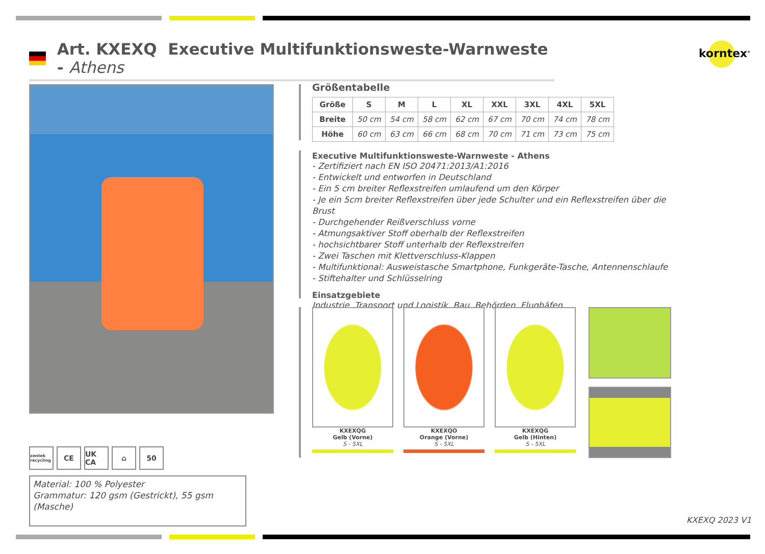Art. KXEXQ Executive Multifunktionsweste-Warnweste - Athens
korntex<sup>®</sup>
zentek recycling
CE UK CA ⌂ 50
Material: 100 % Polyester
Grammatur: 120 gsm (Gestrickt), 55 gsm (Masche)
Größentabelle
| Größe | S | M | L | XL | XXL | 3XL | 4XL | 5XL |
| --- | --- | --- | --- | --- | --- | --- | --- | --- |
| Breite | 50 cm | 54 cm | 58 cm | 62 cm | 67 cm | 70 cm | 74 cm | 78 cm |
| Höhe | 60 cm | 63 cm | 66 cm | 68 cm | 70 cm | 71 cm | 73 cm | 75 cm |
Executive Multifunktionsweste-Warnweste - Athens
- Zertifiziert nach EN ISO 20471:2013/A1:2016
- Entwickelt und entworfen in Deutschland
- Ein 5 cm breiter Reflexstreifen umlaufend um den Körper
- Je ein 5cm breiter Reflexstreifen über jede Schulter und ein Reflexstreifen über die Brust
- Durchgehender Reißverschluss vorne
- Atmungsaktiver Stoff oberhalb der Reflexstreifen
- hochsichtbarer Stoff unterhalb der Reflexstreifen
- Zwei Taschen mit Klettverschluss-Klappen
- Multifunktional: Ausweistasche Smartphone, Funkgeräte-Tasche, Antennenschlaufe
- Stiftehalter und Schlüsselring
Einsatzgebiete
Industrie, Transport und Logistik, Bau, Behörden, Flughäfen
KXEXQG
Gelb (Vorne)
S - 5XL
KXEXQO
Orange (Vorne)
S - 5XL
KXEXQG
Gelb (Hinten)
S - 5XL
KXEXQ 2023 V1